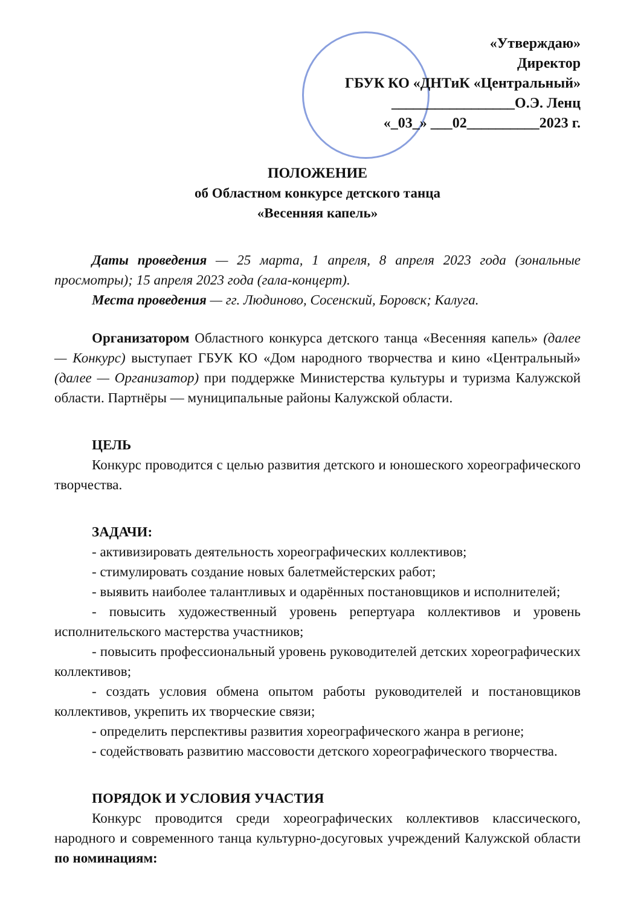«Утверждаю»
Директор
ГБУК КО «ДНТиК «Центральный»
_________________О.Э. Ленц
«_03_» ___02__________2023 г.
ПОЛОЖЕНИЕ
об Областном конкурсе детского танца
«Весенняя капель»
Даты проведения — 25 марта, 1 апреля, 8 апреля 2023 года (зональные просмотры); 15 апреля 2023 года (гала-концерт).
Места проведения — гг. Людиново, Сосенский, Боровск; Калуга.
Организатором Областного конкурса детского танца «Весенняя капель» (далее — Конкурс) выступает ГБУК КО «Дом народного творчества и кино «Центральный» (далее — Организатор) при поддержке Министерства культуры и туризма Калужской области. Партнёры — муниципальные районы Калужской области.
ЦЕЛЬ
Конкурс проводится с целью развития детского и юношеского хореографического творчества.
ЗАДАЧИ:
- активизировать деятельность хореографических коллективов;
- стимулировать создание новых балетмейстерских работ;
- выявить наиболее талантливых и одарённых постановщиков и исполнителей;
- повысить художественный уровень репертуара коллективов и уровень исполнительского мастерства участников;
- повысить профессиональный уровень руководителей детских хореографических коллективов;
- создать условия обмена опытом работы руководителей и постановщиков коллективов, укрепить их творческие связи;
- определить перспективы развития хореографического жанра в регионе;
- содействовать развитию массовости детского хореографического творчества.
ПОРЯДОК И УСЛОВИЯ УЧАСТИЯ
Конкурс проводится среди хореографических коллективов классического, народного и современного танца культурно-досуговых учреждений Калужской области по номинациям: